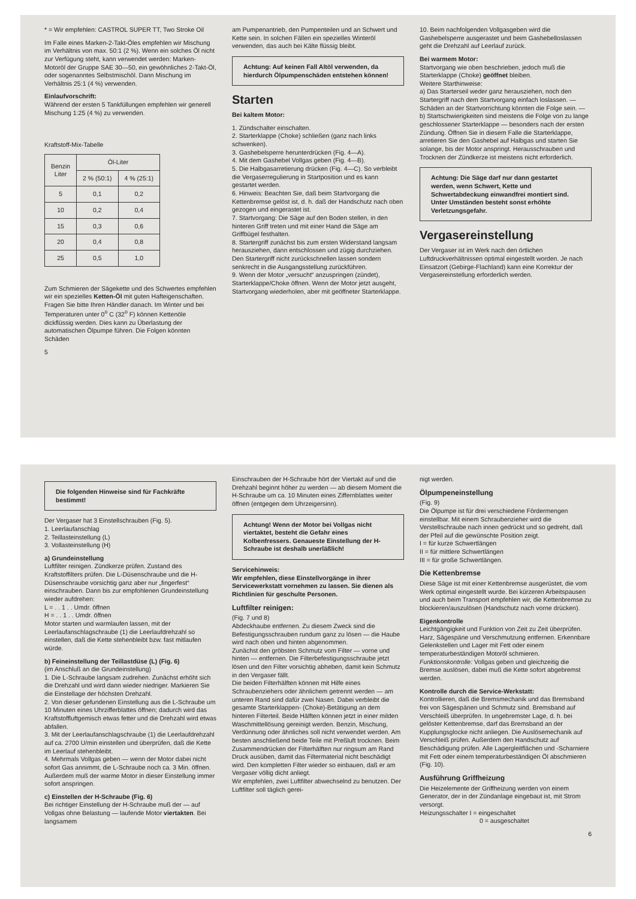* = Wir empfehlen: CASTROL SUPER TT, Two Stroke Oil
Im Falle eines Marken-2-Takt-Öles empfehlen wir Mischung im Verhältnis von max. 50:1 (2 %). Wenn ein solches Öl nicht zur Verfügung steht, kann verwendet werden: Marken-Motoröl der Gruppe SAE 30—50, ein gewöhnliches 2-Takt-Öl, oder sogenanntes Selbstmischöl. Dann Mischung im Verhältnis 25:1 (4 %) verwenden.
Einlaufvorschrift:
Während der ersten 5 Tankfüllungen empfehlen wir generell Mischung 1:25 (4 %) zu verwenden.
Kraftstoff-Mix-Tabelle
| Benzin Liter | Öl-Liter | |
| --- | --- | --- |
| | 2 % (50:1) | 4 % (25:1) |
| 5 | 0,1 | 0,2 |
| 10 | 0,2 | 0,4 |
| 15 | 0,3 | 0,6 |
| 20 | 0,4 | 0,8 |
| 25 | 0,5 | 1,0 |
Zum Schmieren der Sägekette und des Schwertes empfehlen wir ein spezielles Ketten-Öl mit guten Hafteigenschaften. Fragen Sie bitte Ihren Händler danach. Im Winter und bei Temperaturen unter 0<sup>o</sup> C (32<sup>o</sup> F) können Kettenöle dickflüssig werden. Dies kann zu Überlastung der automatischen Ölpumpe führen. Die Folgen könnten Schäden
5
am Pumpenantrieb, den Pumpenteilen und an Schwert und Kette sein. In solchen Fällen ein spezielles Winteröl verwenden, das auch bei Kälte flüssig bleibt.
Achtung: Auf keinen Fall Altöl verwenden, da hierdurch Ölpumpenschäden entstehen können!
Starten
Bei kaltem Motor:
1. Zündschalter einschalten.
2. Starterklappe (Choke) schließen (ganz nach links schwenken).
3. Gashebelsperre herunterdrücken (Fig. 4—A).
4. Mit dem Gashebel Vollgas geben (Fig. 4—B).
5. Die Halbgasarretierung drücken (Fig. 4—C). So verbleibt die Vergaserregulierung in Startposition und es kann gestartet werden.
6. Hinweis: Beachten Sie, daß beim Startvorgang die Kettenbremse gelöst ist, d. h. daß der Handschutz nach oben gezogen und eingerastet ist.
7. Startvorgang: Die Säge auf den Boden stellen, in den hinteren Griff treten und mit einer Hand die Säge am Griffbügel festhalten.
8. Startergriff zunächst bis zum ersten Widerstand langsam herausziehen, dann entschlossen und zügig durchziehen. Den Startergriff nicht zurückschnellen lassen sondern senkrecht in die Ausgangsstellung zurückführen.
9. Wenn der Motor „versucht“ anzuspringen (zündet), Starterklappe/Choke öffnen. Wenn der Motor jetzt ausgeht, Startvorgang wiederholen, aber mit geöffneter Starterklappe.
10. Beim nachfolgenden Vollgasgeben wird die Gashebelsperre ausgerastet und beim Gashebelloslassen geht die Drehzahl auf Leerlauf zurück.
Bei warmem Motor:
Startvorgang wie oben beschrieben, jedoch muß die Starterklappe (Choke) geöffnet bleiben.
Weitere Starthinweise:
a) Das Starterseil weder ganz herausziehen, noch den Startergriff nach dem Startvorgang einfach loslassen. — Schäden an der Startvorrichtung könnten die Folge sein. —
b) Startschwierigkeiten sind meistens die Folge von zu lange geschlossener Starterklappe — besonders nach der ersten Zündung. Öffnen Sie in diesem Falle die Starterklappe, arretieren Sie den Gashebel auf Halbgas und starten Sie solange, bis der Motor anspringt. Herausschrauben und Trocknen der Zündkerze ist meistens nicht erforderlich.
Achtung: Die Säge darf nur dann gestartet werden, wenn Schwert, Kette und Schwertabdeckung einwandfrei montiert sind. Unter Umständen besteht sonst erhöhte Verletzungsgefahr.
Vergasereinstellung
Der Vergaser ist im Werk nach den örtlichen Luftdruckverhältnissen optimal eingestellt worden. Je nach Einsatzort (Gebirge-Flachland) kann eine Korrektur der Vergasereinstellung erforderlich werden.
Die folgenden Hinweise sind für Fachkräfte bestimmt!
Der Vergaser hat 3 Einstellschrauben (Fig. 5).
1. Leerlaufanschlag
2. Teillasteinstellung (L)
3. Vollasteinstellung (H)
a) Grundeinstellung
Luftfilter reinigen. Zündkerze prüfen. Zustand des Kraftstoffilters prüfen. Die L-Düsenschraube und die H-Düsenschraube vorsichtig ganz aber nur „fingerfest“ einschrauben. Dann bis zur empfohlenen Grundeinstellung wieder aufdrehen:
L = . . 1 . . Umdr. öffnen
H = . . 1 . . Umdr. öffnen
Motor starten und warmlaufen lassen, mit der Leerlaufanschlagschraube (1) die Leerlaufdrehzahl so einstellen, daß die Kette stehenbleibt bzw. fast mitlaufen würde.
b) Feineinstellung der Teillastdüse (L) (Fig. 6)
(im Anschluß an die Grundeinstellung)
1. Die L-Schraube langsam zudrehen. Zunächst erhöht sich die Drehzahl und wird dann wieder niedriger. Markieren Sie die Einstellage der höchsten Drehzahl.
2. Von dieser gefundenen Einstellung aus die L-Schraube um 10 Minuten eines Uhrzifferblattes öffnen; dadurch wird das Kraftstoffluftgemisch etwas fetter und die Drehzahl wird etwas abfallen.
3. Mit der Leerlaufanschlagschraube (1) die Leerlaufdrehzahl auf ca. 2700 U/min einstellen und überprüfen, daß die Kette im Leerlauf stehenbleibt.
4. Mehrmals Vollgas geben — wenn der Motor dabei nicht sofort Gas annimmt, die L-Schraube noch ca. 3 Min. öffnen. Außerdem muß der warme Motor in dieser Einstellung immer sofort anspringen.
c) Einstellen der H-Schraube (Fig. 6)
Bei richtiger Einstellung der H-Schraube muß der — auf Vollgas ohne Belastung — laufende Motor viertakten. Bei langsamem
Einschrauben der H-Schraube hört der Viertakt auf und die Drehzahl beginnt höher zu werden — ab diesem Moment die H-Schraube um ca. 10 Minuten eines Ziffernblattes weiter öffnen (entgegen dem Uhrzeigersinn).
Achtung! Wenn der Motor bei Vollgas nicht viertaktet, besteht die Gefahr eines Kolbenfressers. Genaueste Einstellung der H-Schraube ist deshalb unerläßlich!
Servicehinweis:
Wir empfehlen, diese Einstellvorgänge in ihrer Servicewerkstatt vornehmen zu lassen. Sie dienen als Richtlinien für geschulte Personen.
Luftfilter reinigen:
(Fig. 7 und 8)
Abdeckhaube entfernen. Zu diesem Zweck sind die Befestigungsschrauben rundum ganz zu lösen — die Haube wird nach oben und hinten abgenommen.
Zunächst den gröbsten Schmutz vom Filter — vorne und hinten — entfernen. Die Filterbefestigungsschraube jetzt lösen und den Filter vorsichtig abheben, damit kein Schmutz in den Vergaser fällt.
Die beiden Filterhälften können mit Hilfe eines Schraubenziehers oder ähnlichem getrennt werden — am unteren Rand sind dafür zwei Nasen. Dabei verbleibt die gesamte Starterklappen- (Choke)-Betätigung an dem hinteren Filterteil. Beide Hälften können jetzt in einer milden Waschmittellösung gereinigt werden. Benzin, Mischung, Verdünnung oder ähnliches soll nicht verwendet werden. Am besten anschließend beide Teile mit Preßluft trocknen. Beim Zusammendrücken der Filterhälften nur ringsum am Rand Druck ausüben, damit das Filtermaterial nicht beschädigt wird. Den kompletten Filter wieder so einbauen, daß er am Vergaser völlig dicht anliegt.
Wir empfehlen, zwei Luftfilter abwechselnd zu benutzen. Der Luftfilter soll täglich gerei-
nigt werden.
Ölpumpeneinstellung
(Fig. 9)
Die Ölpumpe ist für drei verschiedene Fördermengen einstellbar. Mit einem Schraubenzieher wird die Verstellschraube nach innen gedrückt und so gedreht, daß der Pfeil auf die gewünschte Position zeigt.
I = für kurze Schwertlängen
II = für mittlere Schwertlängen
III = für große Schwertlängen.
Die Kettenbremse
Diese Säge ist mit einer Kettenbremse ausgerüstet, die vom Werk optimal eingestellt wurde. Bei kürzeren Arbeitspausen und auch beim Transport empfehlen wir, die Kettenbremse zu blockieren/auszulösen (Handschutz nach vorne drücken).
Eigenkontrolle
Leichtgängigkeit und Funktion von Zeit zu Zeit überprüfen. Harz, Sägespäne und Verschmutzung entfernen. Erkennbare Gelenkstellen und Lager mit Fett oder einem temperaturbeständigen Motoröl schmieren. Funktionskontrolle: Vollgas geben und gleichzeitig die Bremse auslösen, dabei muß die Kette sofort abgebremst werden.
Kontrolle durch die Service-Werkstatt:
Kontrollieren, daß die Bremsmechanik und das Bremsband frei von Sägespänen und Schmutz sind. Bremsband auf Verschleiß überprüfen. In ungebremster Lage, d. h. bei gelöster Kettenbremse, darf das Bremsband an der Kupplungsglocke nicht anliegen. Die Auslösemechanik auf Verschleiß prüfen. Außerdem den Handschutz auf Beschädigung prüfen. Alle Lagergleitflächen und -Scharniere mit Fett oder einem temperaturbeständigen Öl abschmieren (Fig. 10).
Ausführung Griffheizung
Die Heizelemente der Griffheizung werden von einem Generator, der in der Zündanlage eingebaut ist, mit Strom versorgt.
Heizungsschalter I = eingeschaltet
0 = ausgeschaltet
6